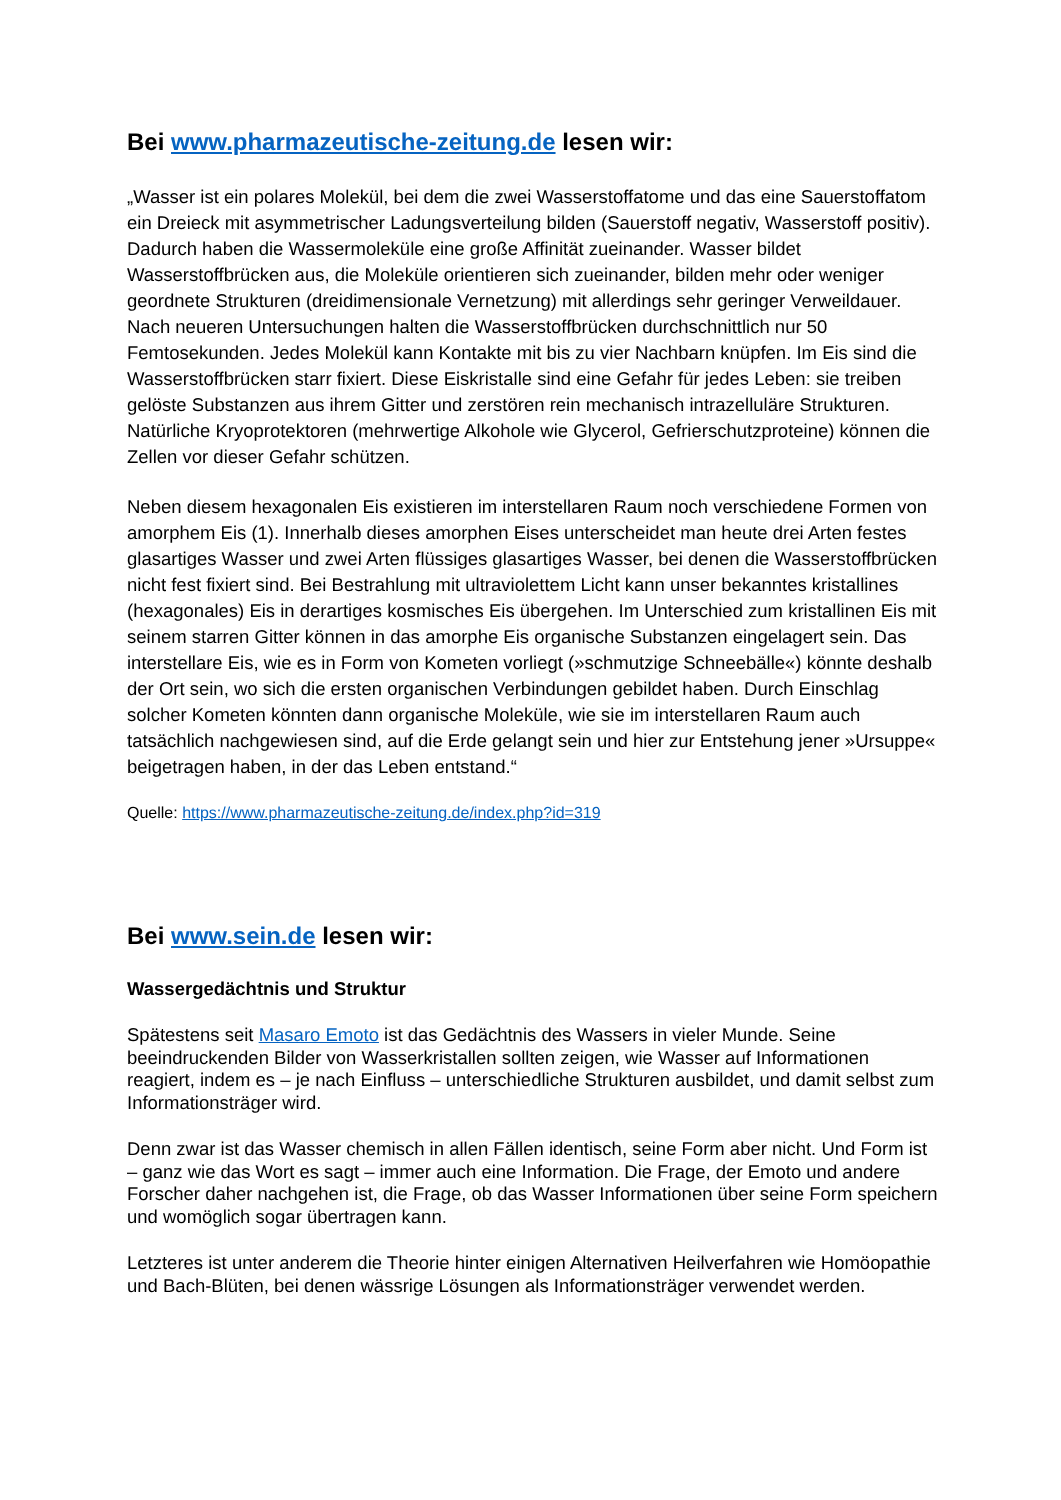Bei www.pharmazeutische-zeitung.de lesen wir:
„Wasser ist ein polares Molekül, bei dem die zwei Wasserstoffatome und das eine Sauerstoffatom ein Dreieck mit asymmetrischer Ladungsverteilung bilden (Sauerstoff negativ, Wasserstoff positiv). Dadurch haben die Wassermoleküle eine große Affinität zueinander. Wasser bildet Wasserstoffbrücken aus, die Moleküle orientieren sich zueinander, bilden mehr oder weniger geordnete Strukturen (dreidimensionale Vernetzung) mit allerdings sehr geringer Verweildauer. Nach neueren Untersuchungen halten die Wasserstoffbrücken durchschnittlich nur 50 Femtosekunden. Jedes Molekül kann Kontakte mit bis zu vier Nachbarn knüpfen. Im Eis sind die Wasserstoffbrücken starr fixiert. Diese Eiskristalle sind eine Gefahr für jedes Leben: sie treiben gelöste Substanzen aus ihrem Gitter und zerstören rein mechanisch intrazelluläre Strukturen. Natürliche Kryoprotektoren (mehrwertige Alkohole wie Glycerol, Gefrierschutzproteine) können die Zellen vor dieser Gefahr schützen.
Neben diesem hexagonalen Eis existieren im interstellaren Raum noch verschiedene Formen von amorphem Eis (1). Innerhalb dieses amorphen Eises unterscheidet man heute drei Arten festes glasartiges Wasser und zwei Arten flüssiges glasartiges Wasser, bei denen die Wasserstoffbrücken nicht fest fixiert sind. Bei Bestrahlung mit ultraviolettem Licht kann unser bekanntes kristallines (hexagonales) Eis in derartiges kosmisches Eis übergehen. Im Unterschied zum kristallinen Eis mit seinem starren Gitter können in das amorphe Eis organische Substanzen eingelagert sein. Das interstellare Eis, wie es in Form von Kometen vorliegt (»schmutzige Schneebälle«) könnte deshalb der Ort sein, wo sich die ersten organischen Verbindungen gebildet haben. Durch Einschlag solcher Kometen könnten dann organische Moleküle, wie sie im interstellaren Raum auch tatsächlich nachgewiesen sind, auf die Erde gelangt sein und hier zur Entstehung jener »Ursuppe« beigetragen haben, in der das Leben entstand.“
Quelle: https://www.pharmazeutische-zeitung.de/index.php?id=319
Bei www.sein.de lesen wir:
Wassergedächtnis und Struktur
Spätestens seit Masaro Emoto ist das Gedächtnis des Wassers in vieler Munde. Seine beeindruckenden Bilder von Wasserkristallen sollten zeigen, wie Wasser auf Informationen reagiert, indem es – je nach Einfluss – unterschiedliche Strukturen ausbildet, und damit selbst zum Informationsträger wird.
Denn zwar ist das Wasser chemisch in allen Fällen identisch, seine Form aber nicht. Und Form ist – ganz wie das Wort es sagt – immer auch eine Information. Die Frage, der Emoto und andere Forscher daher nachgehen ist, die Frage, ob das Wasser Informationen über seine Form speichern und womöglich sogar übertragen kann.
Letzteres ist unter anderem die Theorie hinter einigen Alternativen Heilverfahren wie Homöopathie und Bach-Blüten, bei denen wässrige Lösungen als Informationsträger verwendet werden.